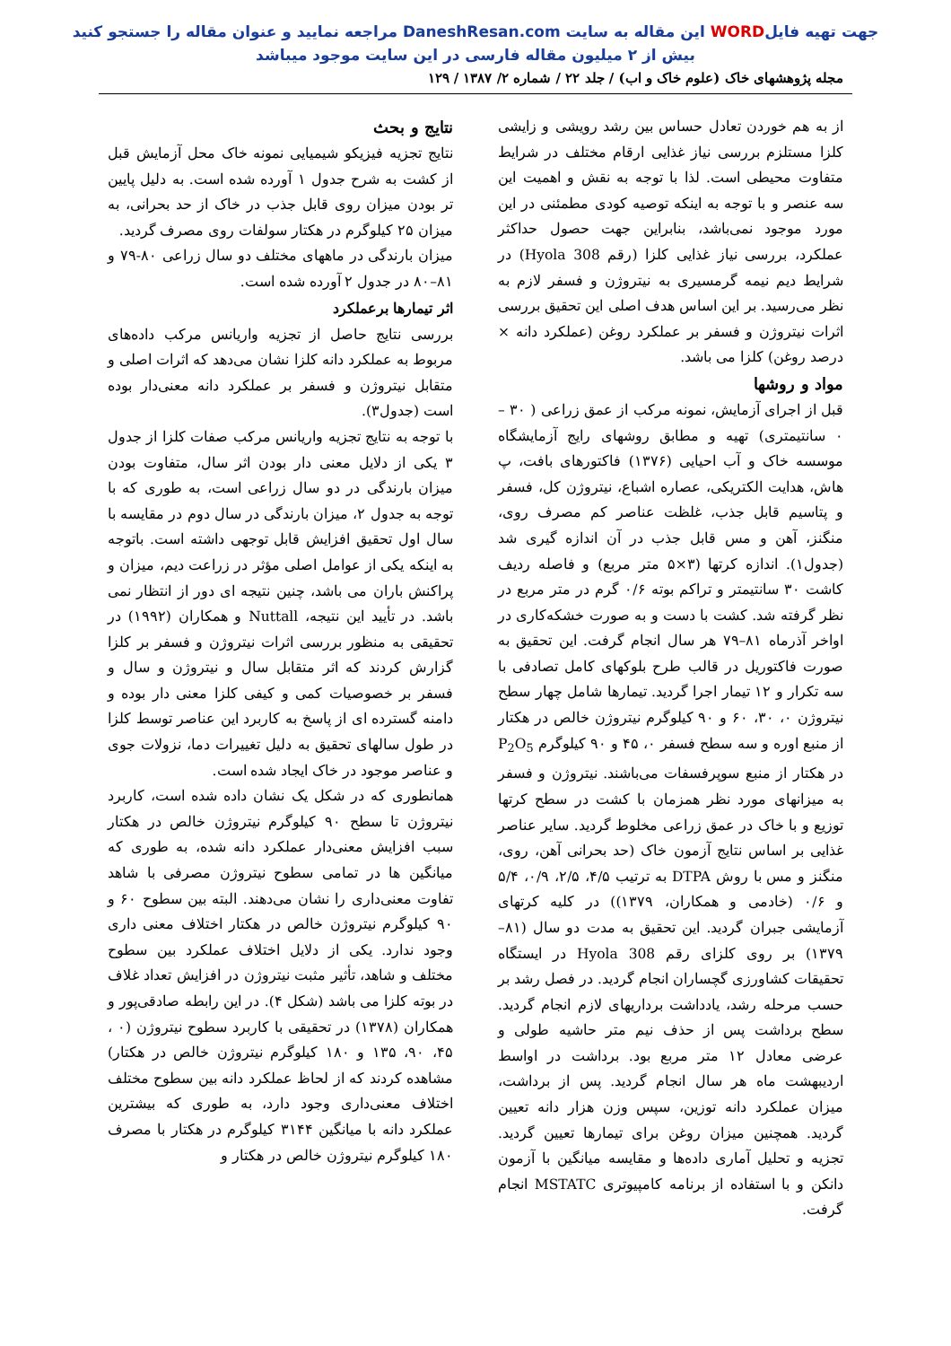جهت تهیه فایلWORD این مقاله به سایت DaneshResan.com مراجعه نمایید و عنوان مقاله را جستجو کنید
بیش از ۲ میلیون مقاله فارسی در این سایت موجود میباشد
مجله پژوهشهای خاک (علوم خاک و اب) / جلد ۲۲ / شماره ۲/ ۱۳۸۷ / ۱۲۹
از به هم خوردن تعادل حساس بین رشد رویشی و زایشی کلزا مستلزم بررسی نیاز غذایی ارقام مختلف در شرایط متفاوت محیطی است. لذا با توجه به نقش و اهمیت این سه عنصر و با توجه به اینکه توصیه کودی مطمئنی در این مورد موجود نمی‌باشد، بنابراین جهت حصول حداکثر عملکرد، بررسی نیاز غذایی کلزا (رقم Hyola 308) در شرایط دیم نیمه گرمسیری به نیتروژن و فسفر لازم به نظر می‌رسید. بر این اساس هدف اصلی این تحقیق بررسی اثرات نیتروژن و فسفر بر عملکرد روغن (عملکرد دانه × درصد روغن) کلزا می باشد.
مواد و روشها
قبل از اجرای آزمایش، نمونه مرکب از عمق زراعی ( ۳۰ – ۰ سانتیمتری) تهیه و مطابق روشهای رایج آزمایشگاه موسسه خاک و آب احیایی (۱۳۷۶) فاکتورهای بافت، پ هاش، هدایت الکتریکی، عصاره اشباع، نیتروژن کل، فسفر و پتاسیم قابل جذب، غلظت عناصر کم مصرف روی، منگنز، آهن و مس قابل جذب در آن اندازه گیری شد (جدول۱). اندازه کرتها (۳×۵ متر مربع) و فاصله ردیف کاشت ۳۰ سانتیمتر و تراکم بوته ۰/۶ گرم در متر مربع در نظر گرفته شد. کشت با دست و به صورت خشکه‌کاری در اواخر آذرماه ۸۱–۷۹ هر سال انجام گرفت. این تحقیق به صورت فاکتوریل در قالب طرح بلوکهای کامل تصادفی با سه تکرار و ۱۲ تیمار اجرا گردید. تیمارها شامل چهار سطح نیتروژن ۰، ۳۰، ۶۰ و ۹۰ کیلوگرم نیتروژن خالص در هکتار از منبع اوره و سه سطح فسفر ۰، ۴۵ و ۹۰ کیلوگرم P<sub>2</sub>O<sub>5</sub> در هکتار از منبع سوپرفسفات می‌باشند. نیتروژن و فسفر به میزانهای مورد نظر همزمان با کشت در سطح کرتها توزیع و با خاک در عمق زراعی مخلوط گردید. سایر عناصر غذایی بر اساس نتایج آزمون خاک (حد بحرانی آهن، روی، منگنز و مس با روش DTPA به ترتیب ۴/۵، ۲/۵، ۰/۹، ۵/۴ و ۰/۶ (خادمی و همکاران، ۱۳۷۹)) در کلیه کرتهای آزمایشی جبران گردید. این تحقیق به مدت دو سال (۸۱–۱۳۷۹) بر روی کلزای رقم Hyola 308 در ایستگاه تحقیقات کشاورزی گچساران انجام گردید. در فصل رشد بر حسب مرحله رشد، یادداشت برداریهای لازم انجام گردید. سطح برداشت پس از حذف نیم متر حاشیه طولی و عرضی معادل ۱۲ متر مربع بود. برداشت در اواسط اردیبهشت ماه هر سال انجام گردید. پس از برداشت، میزان عملکرد دانه توزین، سپس وزن هزار دانه تعیین گردید. همچنین میزان روغن برای تیمارها تعیین گردید. تجزیه و تحلیل آماری داده‌ها و مقایسه میانگین با آزمون دانکن و با استفاده از برنامه کامپیوتری MSTATC انجام گرفت.
نتایج و بحث
نتایج تجزیه فیزیکو شیمیایی نمونه خاک محل آزمایش قبل از کشت به شرح جدول ۱ آورده شده است. به دلیل پایین تر بودن میزان روی قابل جذب در خاک از حد بحرانی، به میزان ۲۵ کیلوگرم در هکتار سولفات روی مصرف گردید.
میزان بارندگی در ماههای مختلف دو سال زراعی ۸۰-۷۹ و ۸۱–۸۰ در جدول ۲ آورده شده است.
اثر تیمارها برعملکرد
بررسی نتایج حاصل از تجزیه واریانس مرکب داده‌های مربوط به عملکرد دانه کلزا نشان می‌دهد که اثرات اصلی و متقابل نیتروژن و فسفر بر عملکرد دانه معنی‌دار بوده است (جدول۳).
با توجه به نتایج تجزیه واریانس مرکب صفات کلزا از جدول ۳ یکی از دلایل معنی دار بودن اثر سال، متفاوت بودن میزان بارندگی در دو سال زراعی است، به طوری که با توجه به جدول ۲، میزان بارندگی در سال دوم در مقایسه با سال اول تحقیق افزایش قابل توجهی داشته است. باتوجه به اینکه یکی از عوامل اصلی مؤثر در زراعت دیم، میزان و پراکنش باران می باشد، چنین نتیجه ای دور از انتظار نمی باشد. در تأیید این نتیجه، Nuttall و همکاران (۱۹۹۲) در تحقیقی به منظور بررسی اثرات نیتروژن و فسفر بر کلزا گزارش کردند که اثر متقابل سال و نیتروژن و سال و فسفر بر خصوصیات کمی و کیفی کلزا معنی دار بوده و دامنه گسترده ای از پاسخ به کاربرد این عناصر توسط کلزا در طول سالهای تحقیق به دلیل تغییرات دما، نزولات جوی و عناصر موجود در خاک ایجاد شده است.
همانطوری که در شکل یک نشان داده شده است، کاربرد نیتروژن تا سطح ۹۰ کیلوگرم نیتروژن خالص در هکتار سبب افزایش معنی‌دار عملکرد دانه شده، به طوری که میانگین ها در تمامی سطوح نیتروژن مصرفی با شاهد تفاوت معنی‌داری را نشان می‌دهند. البته بین سطوح ۶۰ و ۹۰ کیلوگرم نیتروژن خالص در هکتار اختلاف معنی داری وجود ندارد. یکی از دلایل اختلاف عملکرد بین سطوح مختلف و شاهد، تأثیر مثبت نیتروژن در افزایش تعداد غلاف در بوته کلزا می باشد (شکل ۴). در این رابطه صادقی‌پور و همکاران (۱۳۷۸) در تحقیقی با کاربرد سطوح نیتروژن (۰ ، ۴۵، ۹۰، ۱۳۵ و ۱۸۰ کیلوگرم نیتروژن خالص در هکتار) مشاهده کردند که از لحاظ عملکرد دانه بین سطوح مختلف اختلاف معنی‌داری وجود دارد، به طوری که بیشترین عملکرد دانه با میانگین ۳۱۴۴ کیلوگرم در هکتار با مصرف ۱۸۰ کیلوگرم نیتروژن خالص در هکتار و